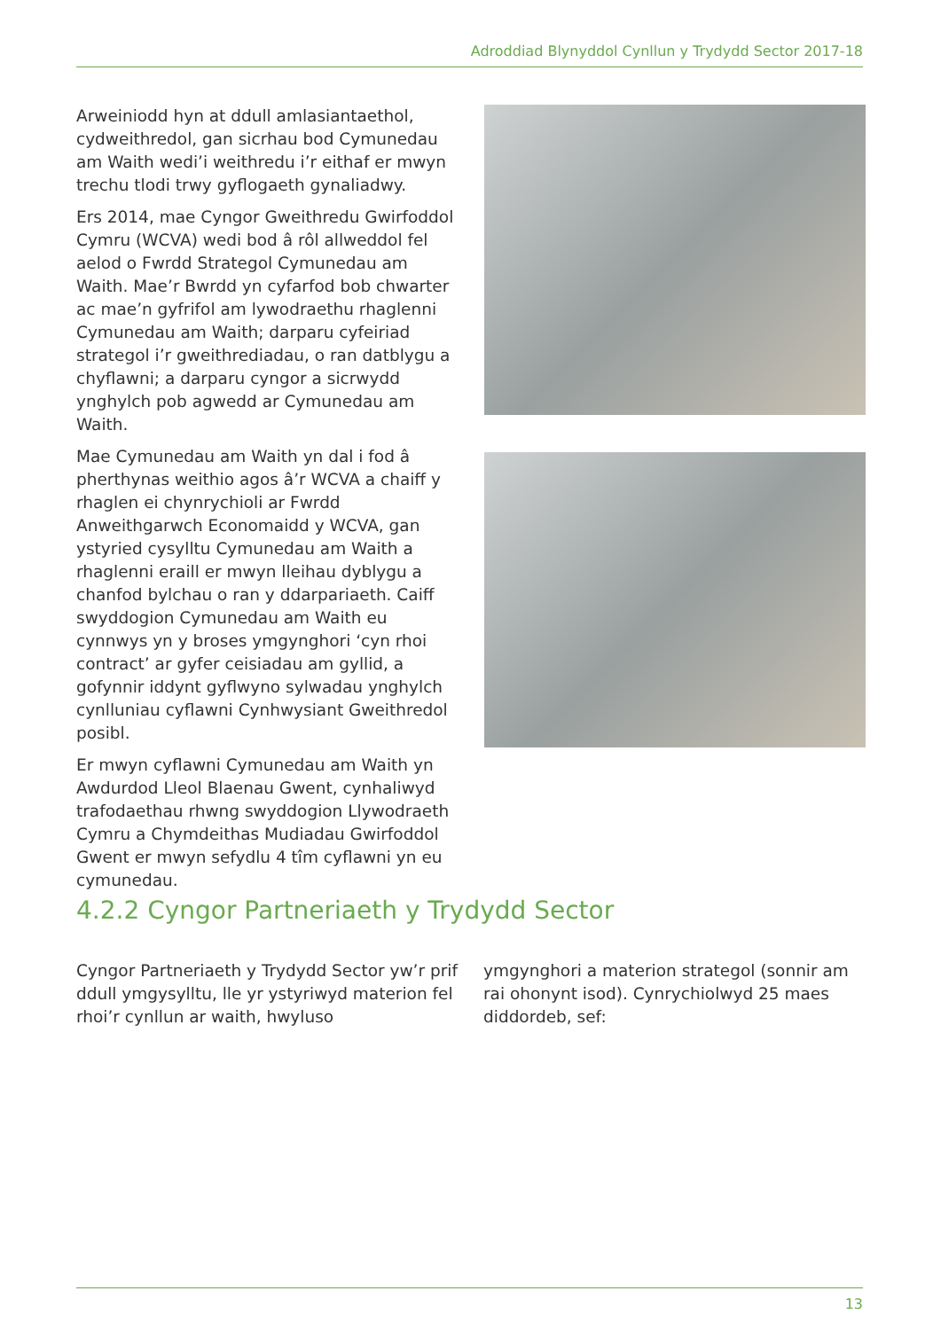Adroddiad Blynyddol Cynllun y Trydydd Sector 2017-18
Arweiniodd hyn at ddull amlasiantaethol, cydweithredol, gan sicrhau bod Cymunedau am Waith wedi’i weithredu i’r eithaf er mwyn trechu tlodi trwy gyflogaeth gynaliadwy.
Ers 2014, mae Cyngor Gweithredu Gwirfoddol Cymru (WCVA) wedi bod â rôl allweddol fel aelod o Fwrdd Strategol Cymunedau am Waith. Mae’r Bwrdd yn cyfarfod bob chwarter ac mae’n gyfrifol am lywodraethu rhaglenni Cymunedau am Waith; darparu cyfeiriad strategol i’r gweithrediadau, o ran datblygu a chyflawni; a darparu cyngor a sicrwydd ynghylch pob agwedd ar Cymunedau am Waith.
Mae Cymunedau am Waith yn dal i fod â pherthynas weithio agos â’r WCVA a chaiff y rhaglen ei chynrychioli ar Fwrdd Anweithgarwch Economaidd y WCVA, gan ystyried cysylltu Cymunedau am Waith a rhaglenni eraill er mwyn lleihau dyblygu a chanfod bylchau o ran y ddarpariaeth. Caiff swyddogion Cymunedau am Waith eu cynnwys yn y broses ymgynghori ‘cyn rhoi contract’ ar gyfer ceisiadau am gyllid, a gofynnir iddynt gyflwyno sylwadau ynghylch cynlluniau cyflawni Cynhwysiant Gweithredol posibl.
Er mwyn cyflawni Cymunedau am Waith yn Awdurdod Lleol Blaenau Gwent, cynhaliwyd trafodaethau rhwng swyddogion Llywodraeth Cymru a Chymdeithas Mudiadau Gwirfoddol Gwent er mwyn sefydlu 4 tîm cyflawni yn eu cymunedau.
4.2.2 Cyngor Partneriaeth y Trydydd Sector
Cyngor Partneriaeth y Trydydd Sector yw’r prif ddull ymgysylltu, lle yr ystyriwyd materion fel rhoi’r cynllun ar waith, hwyluso
ymgynghori a materion strategol (sonnir am rai ohonynt isod). Cynrychiolwyd 25 maes diddordeb, sef:
13